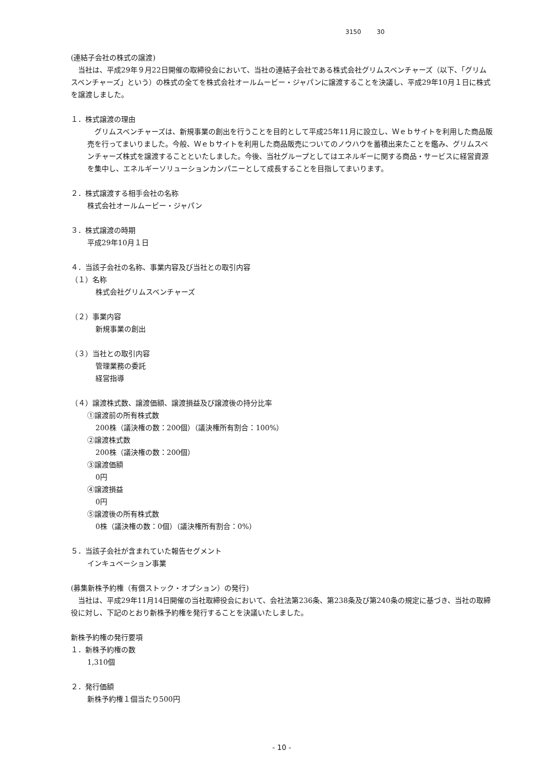3150 30
(連結子会社の株式の譲渡)
　当社は、平成29年９月22日開催の取締役会において、当社の連結子会社である株式会社グリムスベンチャーズ（以下、「グリムスベンチャーズ」という）の株式の全てを株式会社オールムービー・ジャパンに譲渡することを決議し、平成29年10月１日に株式を譲渡しました。
１．株式譲渡の理由
　グリムスベンチャーズは、新規事業の創出を行うことを目的として平成25年11月に設立し、Ｗｅｂサイトを利用した商品販売を行ってまいりました。今般、Ｗｅｂサイトを利用した商品販売についてのノウハウを蓄積出来たことを鑑み、グリムスベンチャーズ株式を譲渡することといたしました。今後、当社グループとしてはエネルギーに関する商品・サービスに経営資源を集中し、エネルギーソリューションカンパニーとして成長することを目指してまいります。
２．株式譲渡する相手会社の名称
株式会社オールムービー・ジャパン
３．株式譲渡の時期
平成29年10月１日
４．当該子会社の名称、事業内容及び当社との取引内容
（１）名称
株式会社グリムスベンチャーズ
（２）事業内容
新規事業の創出
（３）当社との取引内容
管理業務の委託
経営指導
（４）譲渡株式数、譲渡価額、譲渡損益及び譲渡後の持分比率
①譲渡前の所有株式数
200株（議決権の数：200個）（議決権所有割合：100%）
②譲渡株式数
200株（議決権の数：200個）
③譲渡価額
0円
④譲渡損益
0円
⑤譲渡後の所有株式数
0株（議決権の数：0個）（議決権所有割合：0%）
５．当該子会社が含まれていた報告セグメント
インキュベーション事業
(募集新株予約権（有償ストック・オプション）の発行)
　当社は、平成29年11月14日開催の当社取締役会において、会社法第236条、第238条及び第240条の規定に基づき、当社の取締役に対し、下記のとおり新株予約権を発行することを決議いたしました。
新株予約権の発行要項
１．新株予約権の数
1,310個
２．発行価額
新株予約権１個当たり500円
- 10 -